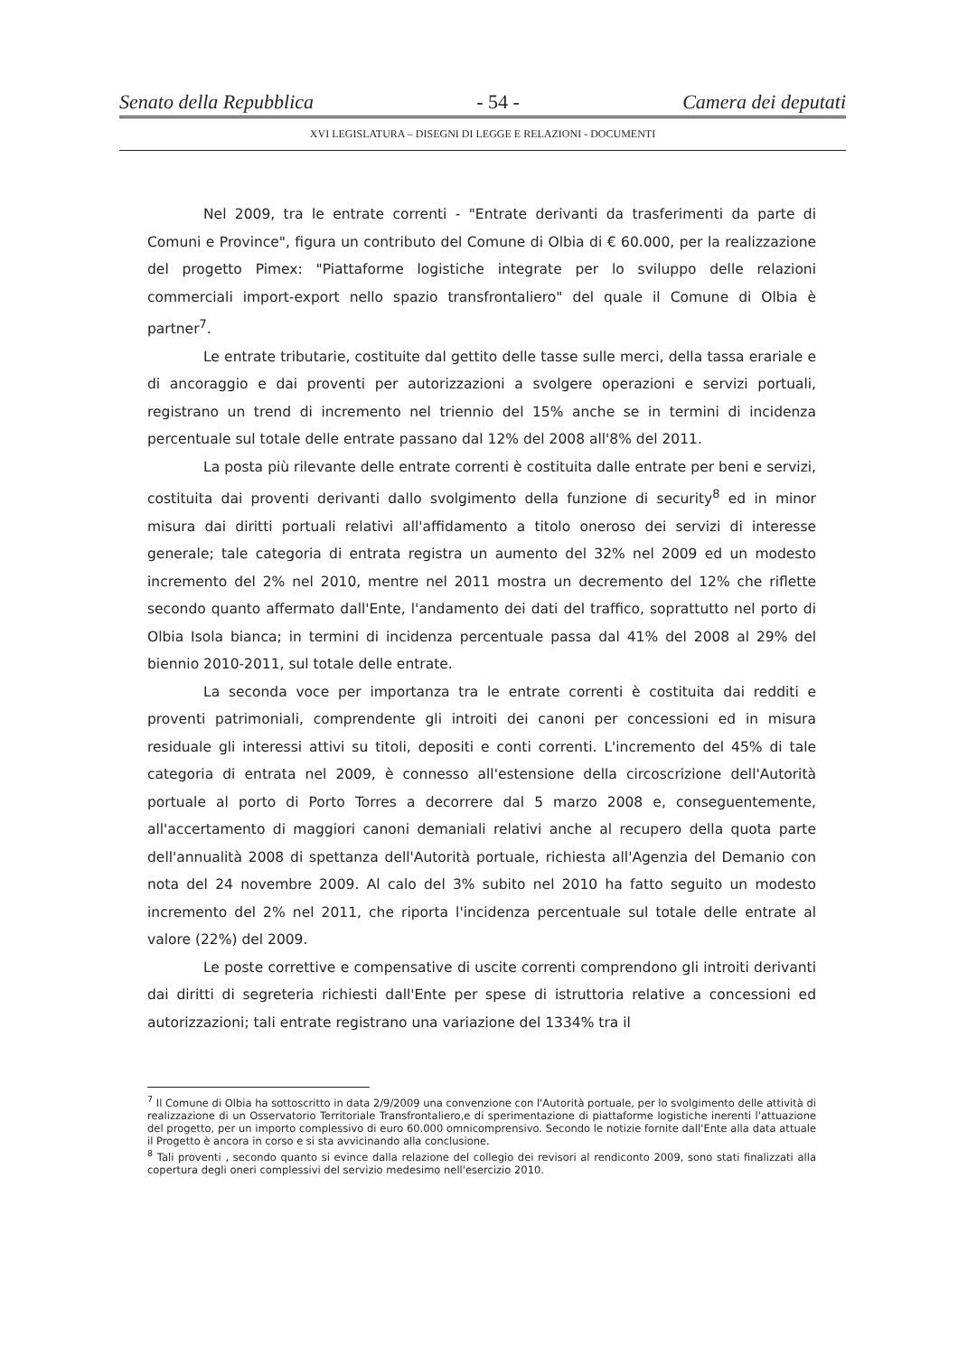Senato della Repubblica - 54 - Camera dei deputati
XVI LEGISLATURA – DISEGNI DI LEGGE E RELAZIONI - DOCUMENTI
Nel 2009, tra le entrate correnti - "Entrate derivanti da trasferimenti da parte di Comuni e Province", figura un contributo del Comune di Olbia di € 60.000, per la realizzazione del progetto Pimex: "Piattaforme logistiche integrate per lo sviluppo delle relazioni commerciali import-export nello spazio transfrontaliero" del quale il Comune di Olbia è partner<sup>7</sup>.
Le entrate tributarie, costituite dal gettito delle tasse sulle merci, della tassa erariale e di ancoraggio e dai proventi per autorizzazioni a svolgere operazioni e servizi portuali, registrano un trend di incremento nel triennio del 15% anche se in termini di incidenza percentuale sul totale delle entrate passano dal 12% del 2008 all'8% del 2011.
La posta più rilevante delle entrate correnti è costituita dalle entrate per beni e servizi, costituita dai proventi derivanti dallo svolgimento della funzione di security<sup>8</sup> ed in minor misura dai diritti portuali relativi all'affidamento a titolo oneroso dei servizi di interesse generale; tale categoria di entrata registra un aumento del 32% nel 2009 ed un modesto incremento del 2% nel 2010, mentre nel 2011 mostra un decremento del 12% che riflette secondo quanto affermato dall'Ente, l'andamento dei dati del traffico, soprattutto nel porto di Olbia Isola bianca; in termini di incidenza percentuale passa dal 41% del 2008 al 29% del biennio 2010-2011, sul totale delle entrate.
La seconda voce per importanza tra le entrate correnti è costituita dai redditi e proventi patrimoniali, comprendente gli introiti dei canoni per concessioni ed in misura residuale gli interessi attivi su titoli, depositi e conti correnti. L'incremento del 45% di tale categoria di entrata nel 2009, è connesso all'estensione della circoscrizione dell'Autorità portuale al porto di Porto Torres a decorrere dal 5 marzo 2008 e, conseguentemente, all'accertamento di maggiori canoni demaniali relativi anche al recupero della quota parte dell'annualità 2008 di spettanza dell'Autorità portuale, richiesta all'Agenzia del Demanio con nota del 24 novembre 2009. Al calo del 3% subito nel 2010 ha fatto seguito un modesto incremento del 2% nel 2011, che riporta l'incidenza percentuale sul totale delle entrate al valore (22%) del 2009.
Le poste correttive e compensative di uscite correnti comprendono gli introiti derivanti dai diritti di segreteria richiesti dall'Ente per spese di istruttoria relative a concessioni ed autorizzazioni; tali entrate registrano una variazione del 1334% tra il
<sup>7</sup> Il Comune di Olbia ha sottoscritto in data 2/9/2009 una convenzione con l'Autorità portuale, per lo svolgimento delle attività di realizzazione di un Osservatorio Territoriale Transfrontaliero,e di sperimentazione di piattaforme logistiche inerenti l'attuazione del progetto, per un importo complessivo di euro 60.000 omnicomprensivo. Secondo le notizie fornite dall'Ente alla data attuale il Progetto è ancora in corso e si sta avvicinando alla conclusione.
<sup>8</sup> Tali proventi , secondo quanto si evince dalla relazione del collegio dei revisori al rendiconto 2009, sono stati finalizzati alla copertura degli oneri complessivi del servizio medesimo nell'esercizio 2010.